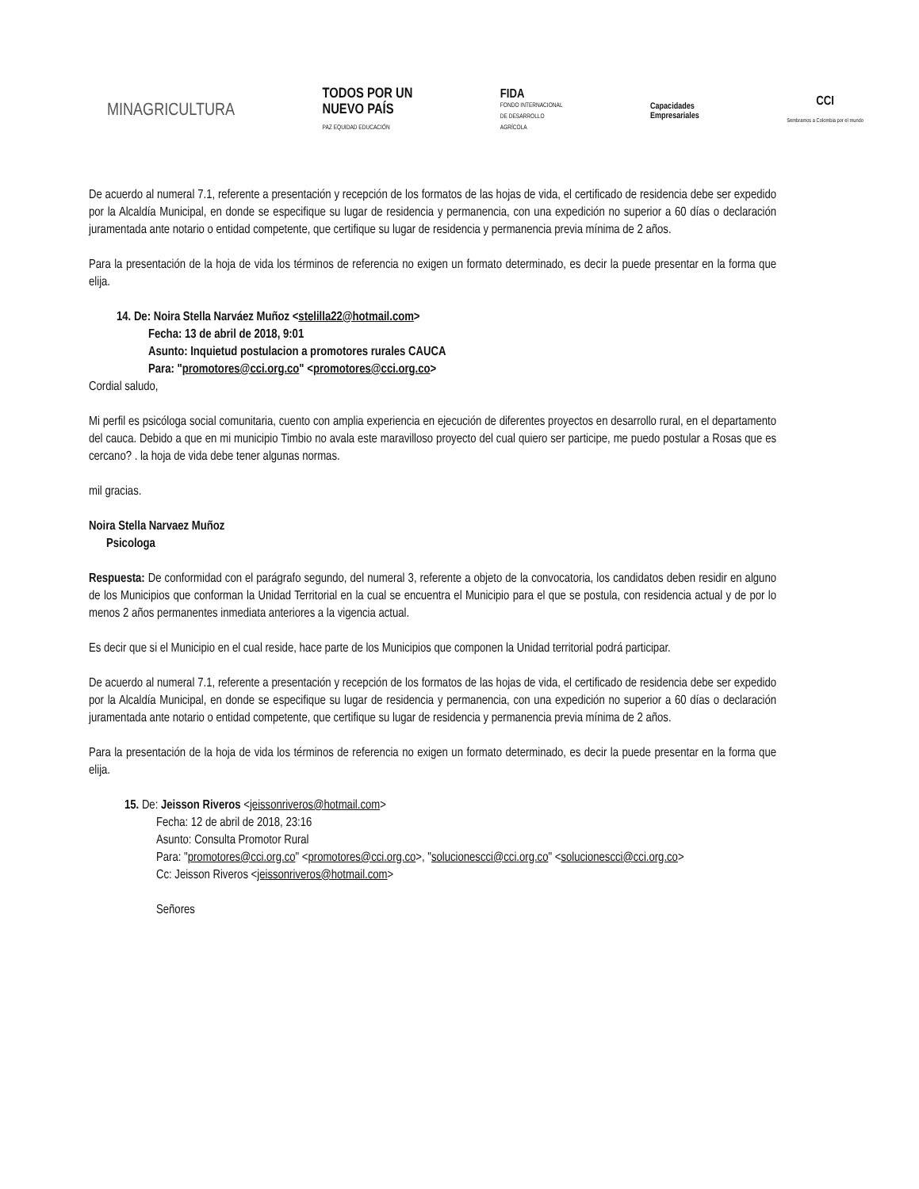MINAGRICULTURA
TODOS POR UN
NUEVO PAÍS
PAZ EQUIDAD EDUCACIÓN
FIDA
FONDO INTERNACIONAL
DE DESARROLLO
AGRÍCOLA
Capacidades
Empresariales
CCI
Sembramos a Colombia por el mundo
De acuerdo al numeral 7.1, referente a presentación y recepción de los formatos de las hojas de vida, el certificado de residencia debe ser expedido por la Alcaldía Municipal, en donde se especifique su lugar de residencia y permanencia, con una expedición no superior a 60 días o declaración juramentada ante notario o entidad competente, que certifique su lugar de residencia y permanencia previa mínima de 2 años.
Para la presentación de la hoja de vida los términos de referencia no exigen un formato determinado, es decir la puede presentar en la forma que elija.
14. De: Noira Stella Narváez Muñoz <stelilla22@hotmail.com>
Fecha: 13 de abril de 2018, 9:01
Asunto: Inquietud postulacion a promotores rurales CAUCA
Para: "promotores@cci.org.co" <promotores@cci.org.co>
Cordial saludo,
Mi perfil es psicóloga social comunitaria, cuento con amplia experiencia en ejecución de diferentes proyectos en desarrollo rural, en el departamento del cauca. Debido a que en mi municipio Timbio no avala este maravilloso proyecto del cual quiero ser participe, me puedo postular a Rosas que es cercano? . la hoja de vida debe tener algunas normas.
mil gracias.
Noira Stella Narvaez Muñoz
Psicologa
Respuesta: De conformidad con el parágrafo segundo, del numeral 3, referente a objeto de la convocatoria, los candidatos deben residir en alguno de los Municipios que conforman la Unidad Territorial en la cual se encuentra el Municipio para el que se postula, con residencia actual y de por lo menos 2 años permanentes inmediata anteriores a la vigencia actual.
Es decir que si el Municipio en el cual reside, hace parte de los Municipios que componen la Unidad territorial podrá participar.
De acuerdo al numeral 7.1, referente a presentación y recepción de los formatos de las hojas de vida, el certificado de residencia debe ser expedido por la Alcaldía Municipal, en donde se especifique su lugar de residencia y permanencia, con una expedición no superior a 60 días o declaración juramentada ante notario o entidad competente, que certifique su lugar de residencia y permanencia previa mínima de 2 años.
Para la presentación de la hoja de vida los términos de referencia no exigen un formato determinado, es decir la puede presentar en la forma que elija.
15. De: Jeisson Riveros <jeissonriveros@hotmail.com>
Fecha: 12 de abril de 2018, 23:16
Asunto: Consulta Promotor Rural
Para: "promotores@cci.org.co" <promotores@cci.org.co>, "solucionescci@cci.org.co" <solucionescci@cci.org.co>
Cc: Jeisson Riveros <jeissonriveros@hotmail.com>
Señores